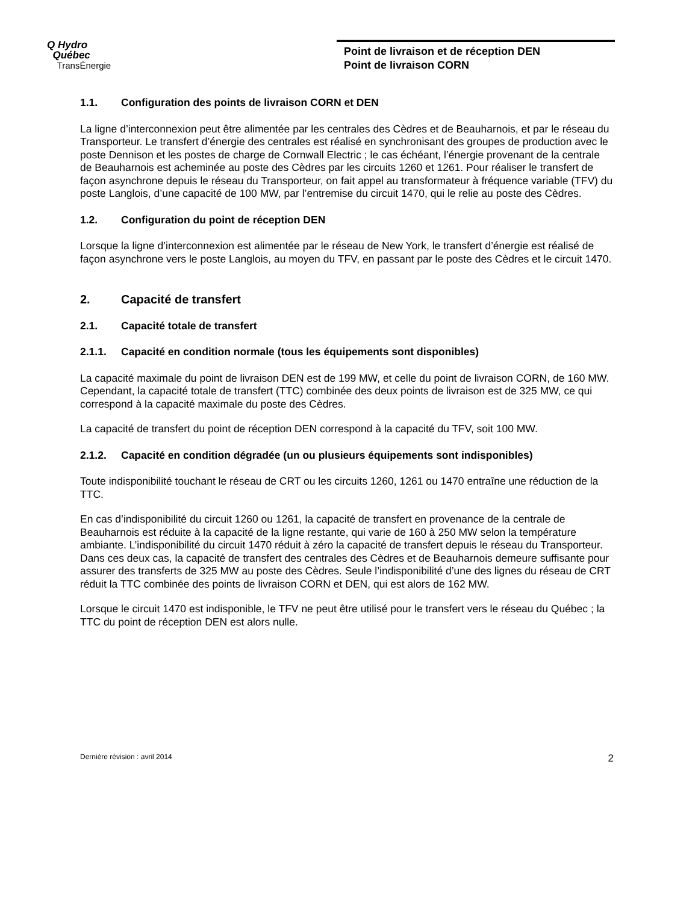Q Hydro
Québec
TransÉnergie
Point de livraison et de réception DEN
Point de livraison CORN
1.1. Configuration des points de livraison CORN et DEN
La ligne d’interconnexion peut être alimentée par les centrales des Cèdres et de Beauharnois, et par le réseau du Transporteur. Le transfert d’énergie des centrales est réalisé en synchronisant des groupes de production avec le poste Dennison et les postes de charge de Cornwall Electric ; le cas échéant, l’énergie provenant de la centrale de Beauharnois est acheminée au poste des Cèdres par les circuits 1260 et 1261. Pour réaliser le transfert de façon asynchrone depuis le réseau du Transporteur, on fait appel au transformateur à fréquence variable (TFV) du poste Langlois, d’une capacité de 100 MW, par l’entremise du circuit 1470, qui le relie au poste des Cèdres.
1.2. Configuration du point de réception DEN
Lorsque la ligne d’interconnexion est alimentée par le réseau de New York, le transfert d’énergie est réalisé de façon asynchrone vers le poste Langlois, au moyen du TFV, en passant par le poste des Cèdres et le circuit 1470.
2. Capacité de transfert
2.1. Capacité totale de transfert
2.1.1. Capacité en condition normale (tous les équipements sont disponibles)
La capacité maximale du point de livraison DEN est de 199 MW, et celle du point de livraison CORN, de 160 MW. Cependant, la capacité totale de transfert (TTC) combinée des deux points de livraison est de 325 MW, ce qui correspond à la capacité maximale du poste des Cèdres.
La capacité de transfert du point de réception DEN correspond à la capacité du TFV, soit 100 MW.
2.1.2. Capacité en condition dégradée (un ou plusieurs équipements sont indisponibles)
Toute indisponibilité touchant le réseau de CRT ou les circuits 1260, 1261 ou 1470 entraîne une réduction de la TTC.
En cas d’indisponibilité du circuit 1260 ou 1261, la capacité de transfert en provenance de la centrale de Beauharnois est réduite à la capacité de la ligne restante, qui varie de 160 à 250 MW selon la température ambiante. L’indisponibilité du circuit 1470 réduit à zéro la capacité de transfert depuis le réseau du Transporteur. Dans ces deux cas, la capacité de transfert des centrales des Cèdres et de Beauharnois demeure suffisante pour assurer des transferts de 325 MW au poste des Cèdres. Seule l’indisponibilité d’une des lignes du réseau de CRT réduit la TTC combinée des points de livraison CORN et DEN, qui est alors de 162 MW.
Lorsque le circuit 1470 est indisponible, le TFV ne peut être utilisé pour le transfert vers le réseau du Québec ; la TTC du point de réception DEN est alors nulle.
Dernière révision : avril 2014 2